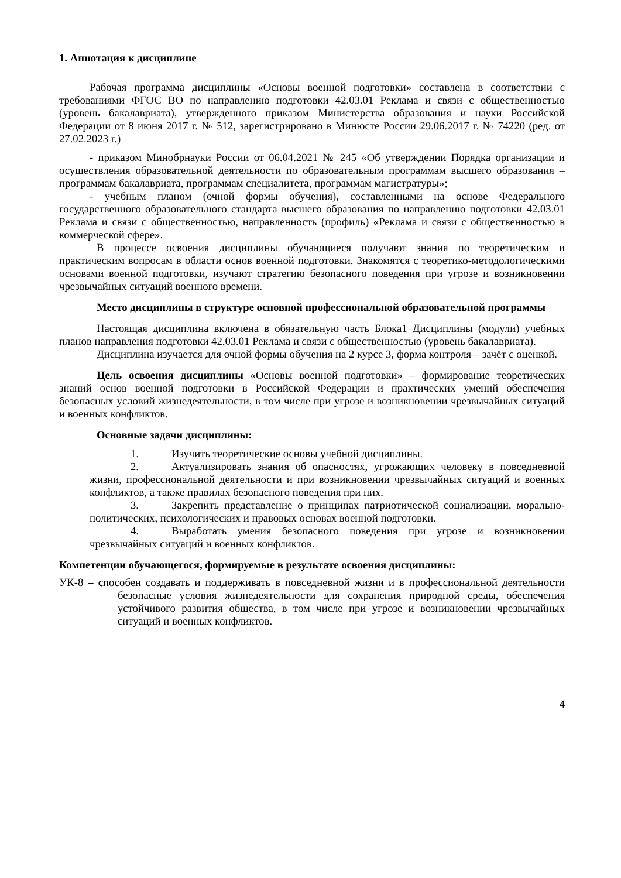1. Аннотация к дисциплине
Рабочая программа дисциплины «Основы военной подготовки» составлена в соответствии с требованиями ФГОС ВО по направлению подготовки 42.03.01 Реклама и связи с общественностью (уровень бакалавриата), утвержденного приказом Министерства образования и науки Российской Федерации от 8 июня 2017 г. № 512, зарегистрировано в Минюсте России 29.06.2017 г. № 74220 (ред. от 27.02.2023 г.)
- приказом Минобрнауки России от 06.04.2021 № 245 «Об утверждении Порядка организации и осуществления образовательной деятельности по образовательным программам высшего образования – программам бакалавриата, программам специалитета, программам магистратуры»;
- учебным планом (очной формы обучения), составленными на основе Федерального государственного образовательного стандарта высшего образования по направлению подготовки 42.03.01 Реклама и связи с общественностью, направленность (профиль) «Реклама и связи с общественностью в коммерческой сфере».
В процессе освоения дисциплины обучающиеся получают знания по теоретическим и практическим вопросам в области основ военной подготовки. Знакомятся с теоретико-методологическими основами военной подготовки, изучают стратегию безопасного поведения при угрозе и возникновении чрезвычайных ситуаций военного времени.
Место дисциплины в структуре основной профессиональной образовательной программы
Настоящая дисциплина включена в обязательную часть Блока1 Дисциплины (модули) учебных планов направления подготовки 42.03.01 Реклама и связи с общественностью (уровень бакалавриата).
Дисциплина изучается для очной формы обучения на 2 курсе 3, форма контроля – зачёт с оценкой.
Цель освоения дисциплины «Основы военной подготовки» – формирование теоретических знаний основ военной подготовки в Российской Федерации и практических умений обеспечения безопасных условий жизнедеятельности, в том числе при угрозе и возникновении чрезвычайных ситуаций и военных конфликтов.
Основные задачи дисциплины:
1. Изучить теоретические основы учебной дисциплины.
2. Актуализировать знания об опасностях, угрожающих человеку в повседневной жизни, профессиональной деятельности и при возникновении чрезвычайных ситуаций и военных конфликтов, а также правилах безопасного поведения при них.
3. Закрепить представление о принципах патриотической социализации, морально-политических, психологических и правовых основах военной подготовки.
4. Выработать умения безопасного поведения при угрозе и возникновении чрезвычайных ситуаций и военных конфликтов.
Компетенции обучающегося, формируемые в результате освоения дисциплины:
УК-8 – способен создавать и поддерживать в повседневной жизни и в профессиональной деятельности безопасные условия жизнедеятельности для сохранения природной среды, обеспечения устойчивого развития общества, в том числе при угрозе и возникновении чрезвычайных ситуаций и военных конфликтов.
4